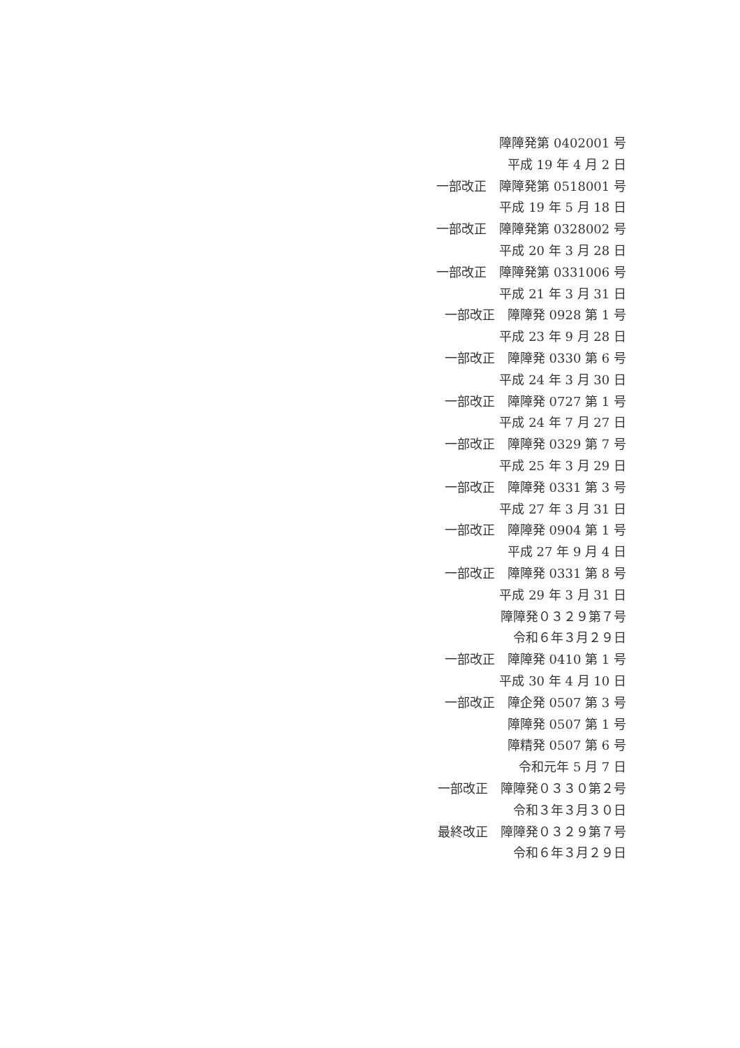障障発第 0402001 号
平成 19 年 4 月 2 日
一部改正　障障発第 0518001 号
平成 19 年 5 月 18 日
一部改正　障障発第 0328002 号
平成 20 年 3 月 28 日
一部改正　障障発第 0331006 号
平成 21 年 3 月 31 日
一部改正　障障発 0928 第 1 号
平成 23 年 9 月 28 日
一部改正　障障発 0330 第 6 号
平成 24 年 3 月 30 日
一部改正　障障発 0727 第 1 号
平成 24 年 7 月 27 日
一部改正　障障発 0329 第 7 号
平成 25 年 3 月 29 日
一部改正　障障発 0331 第 3 号
平成 27 年 3 月 31 日
一部改正　障障発 0904 第 1 号
平成 27 年 9 月 4 日
一部改正　障障発 0331 第 8 号
平成 29 年 3 月 31 日
障障発０３２９第７号
令和６年３月２９日
一部改正　障障発 0410 第 1 号
平成 30 年 4 月 10 日
一部改正　障企発 0507 第 3 号
障障発 0507 第 1 号
障精発 0507 第 6 号
令和元年 5 月 7 日
一部改正　障障発０３３０第２号
令和３年３月３０日
最終改正　障障発０３２９第７号
令和６年３月２９日